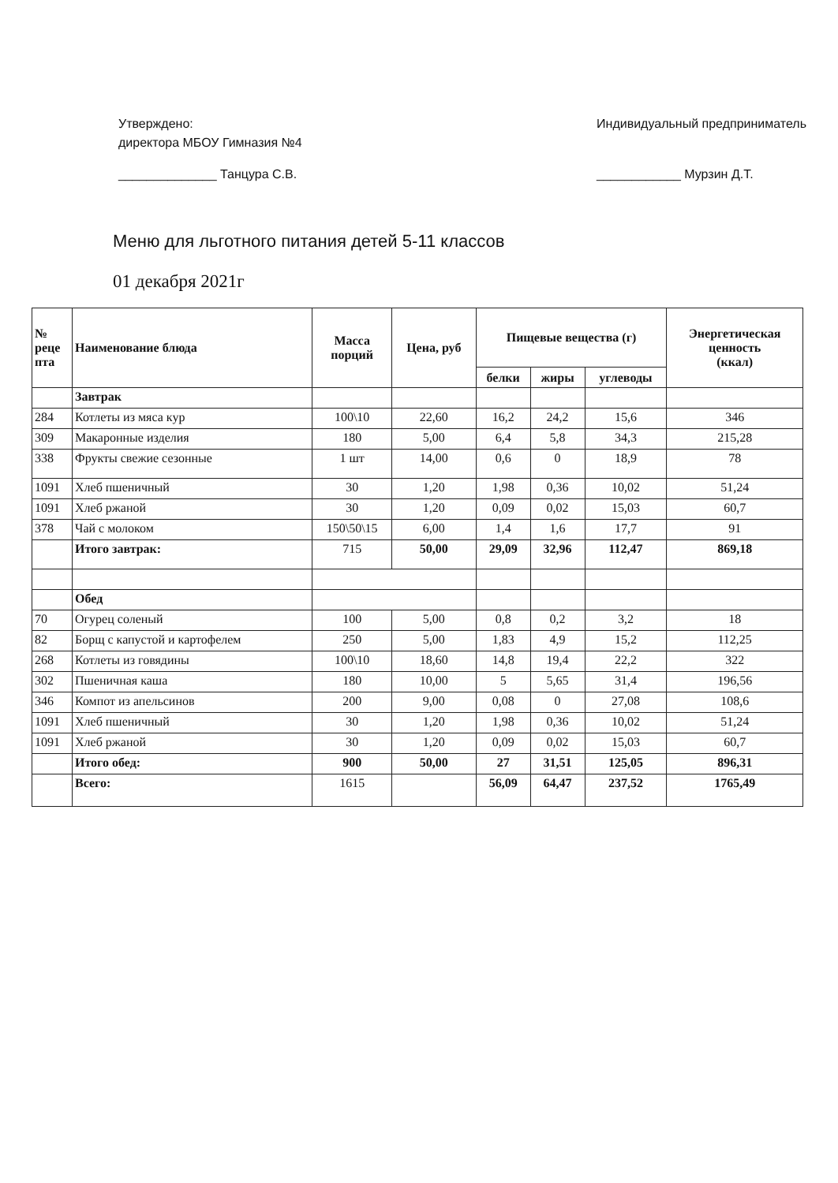Утверждено:
директора МБОУ Гимназия №4
______________ Танцура С.В.
Индивидуальный предприниматель
____________ Мурзин Д.Т.
Меню для льготного питания детей 5-11 классов
01 декабря 2021г
| № реце пта | Наименование блюда | Масса порций | Цена, руб | Пищевые вещества (г) | | | Энергетическая ценность (ккал) |
| --- | --- | --- | --- | --- | --- | --- | --- |
| | | | | белки | жиры | углеводы | |
| | Завтрак | | | | | | |
| 284 | Котлеты из мяса кур | 100\10 | 22,60 | 16,2 | 24,2 | 15,6 | 346 |
| 309 | Макаронные изделия | 180 | 5,00 | 6,4 | 5,8 | 34,3 | 215,28 |
| 338 | Фрукты свежие сезонные | 1 шт | 14,00 | 0,6 | 0 | 18,9 | 78 |
| 1091 | Хлеб пшеничный | 30 | 1,20 | 1,98 | 0,36 | 10,02 | 51,24 |
| 1091 | Хлеб ржаной | 30 | 1,20 | 0,09 | 0,02 | 15,03 | 60,7 |
| 378 | Чай с молоком | 150\50\15 | 6,00 | 1,4 | 1,6 | 17,7 | 91 |
| | Итого завтрак: | 715 | 50,00 | 29,09 | 32,96 | 112,47 | 869,18 |
| | Обед | | | | | | |
| 70 | Огурец соленый | 100 | 5,00 | 0,8 | 0,2 | 3,2 | 18 |
| 82 | Борщ с капустой и картофелем | 250 | 5,00 | 1,83 | 4,9 | 15,2 | 112,25 |
| 268 | Котлеты из говядины | 100\10 | 18,60 | 14,8 | 19,4 | 22,2 | 322 |
| 302 | Пшеничная каша | 180 | 10,00 | 5 | 5,65 | 31,4 | 196,56 |
| 346 | Компот из апельсинов | 200 | 9,00 | 0,08 | 0 | 27,08 | 108,6 |
| 1091 | Хлеб пшеничный | 30 | 1,20 | 1,98 | 0,36 | 10,02 | 51,24 |
| 1091 | Хлеб ржаной | 30 | 1,20 | 0,09 | 0,02 | 15,03 | 60,7 |
| | Итого обед: | 900 | 50,00 | 27 | 31,51 | 125,05 | 896,31 |
| | Всего: | 1615 | | 56,09 | 64,47 | 237,52 | 1765,49 |